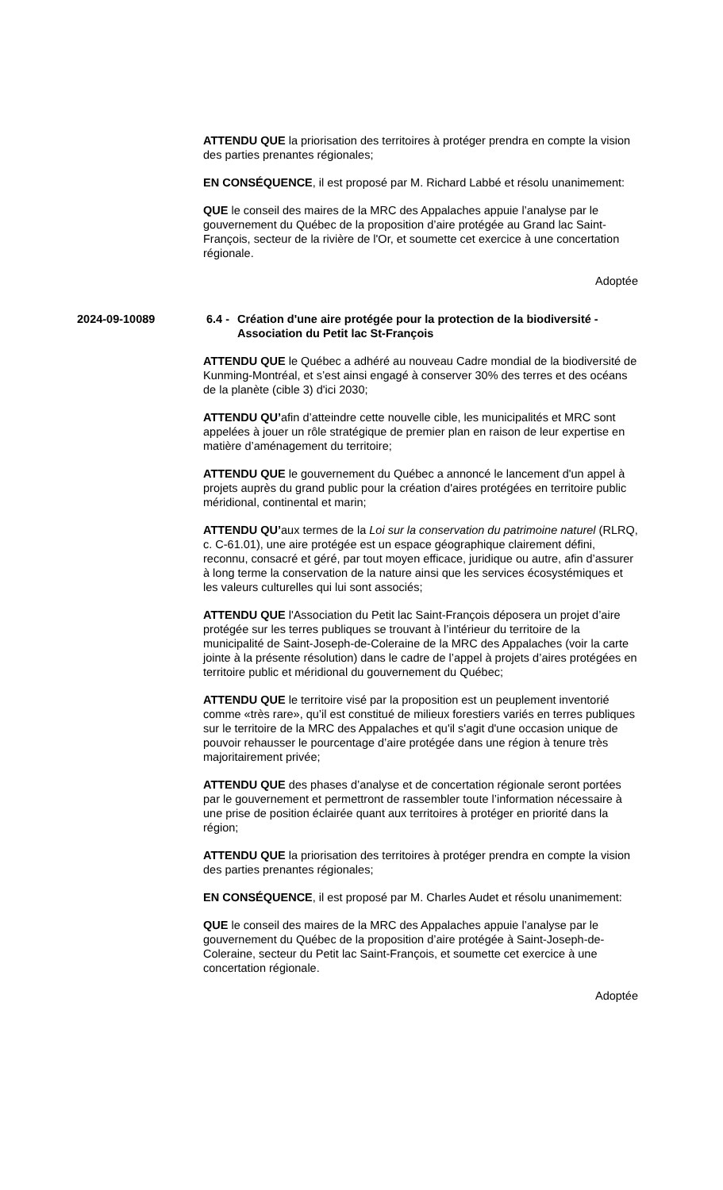ATTENDU QUE la priorisation des territoires à protéger prendra en compte la vision des parties prenantes régionales;
EN CONSÉQUENCE, il est proposé par M. Richard Labbé et résolu unanimement:
QUE le conseil des maires de la MRC des Appalaches appuie l’analyse par le gouvernement du Québec de la proposition d’aire protégée au Grand lac Saint-François, secteur de la rivière de l'Or, et soumette cet exercice à une concertation régionale.
Adoptée
2024-09-10089
6.4 - Création d'une aire protégée pour la protection de la biodiversité - Association du Petit lac St-François
ATTENDU QUE le Québec a adhéré au nouveau Cadre mondial de la biodiversité de Kunming-Montréal, et s’est ainsi engagé à conserver 30% des terres et des océans de la planète (cible 3) d'ici 2030;
ATTENDU QU’afin d’atteindre cette nouvelle cible, les municipalités et MRC sont appelées à jouer un rôle stratégique de premier plan en raison de leur expertise en matière d’aménagement du territoire;
ATTENDU QUE le gouvernement du Québec a annoncé le lancement d'un appel à projets auprès du grand public pour la création d'aires protégées en territoire public méridional, continental et marin;
ATTENDU QU’aux termes de la Loi sur la conservation du patrimoine naturel (RLRQ, c. C-61.01), une aire protégée est un espace géographique clairement défini, reconnu, consacré et géré, par tout moyen efficace, juridique ou autre, afin d’assurer à long terme la conservation de la nature ainsi que les services écosystémiques et les valeurs culturelles qui lui sont associés;
ATTENDU QUE l'Association du Petit lac Saint-François déposera un projet d’aire protégée sur les terres publiques se trouvant à l’intérieur du territoire de la municipalité de Saint-Joseph-de-Coleraine de la MRC des Appalaches (voir la carte jointe à la présente résolution) dans le cadre de l’appel à projets d’aires protégées en territoire public et méridional du gouvernement du Québec;
ATTENDU QUE le territoire visé par la proposition est un peuplement inventorié comme «très rare», qu’il est constitué de milieux forestiers variés en terres publiques sur le territoire de la MRC des Appalaches et qu'il s'agit d'une occasion unique de pouvoir rehausser le pourcentage d’aire protégée dans une région à tenure très majoritairement privée;
ATTENDU QUE des phases d’analyse et de concertation régionale seront portées par le gouvernement et permettront de rassembler toute l’information nécessaire à une prise de position éclairée quant aux territoires à protéger en priorité dans la région;
ATTENDU QUE la priorisation des territoires à protéger prendra en compte la vision des parties prenantes régionales;
EN CONSÉQUENCE, il est proposé par M. Charles Audet et résolu unanimement:
QUE le conseil des maires de la MRC des Appalaches appuie l’analyse par le gouvernement du Québec de la proposition d’aire protégée à Saint-Joseph-de-Coleraine, secteur du Petit lac Saint-François, et soumette cet exercice à une concertation régionale.
Adoptée